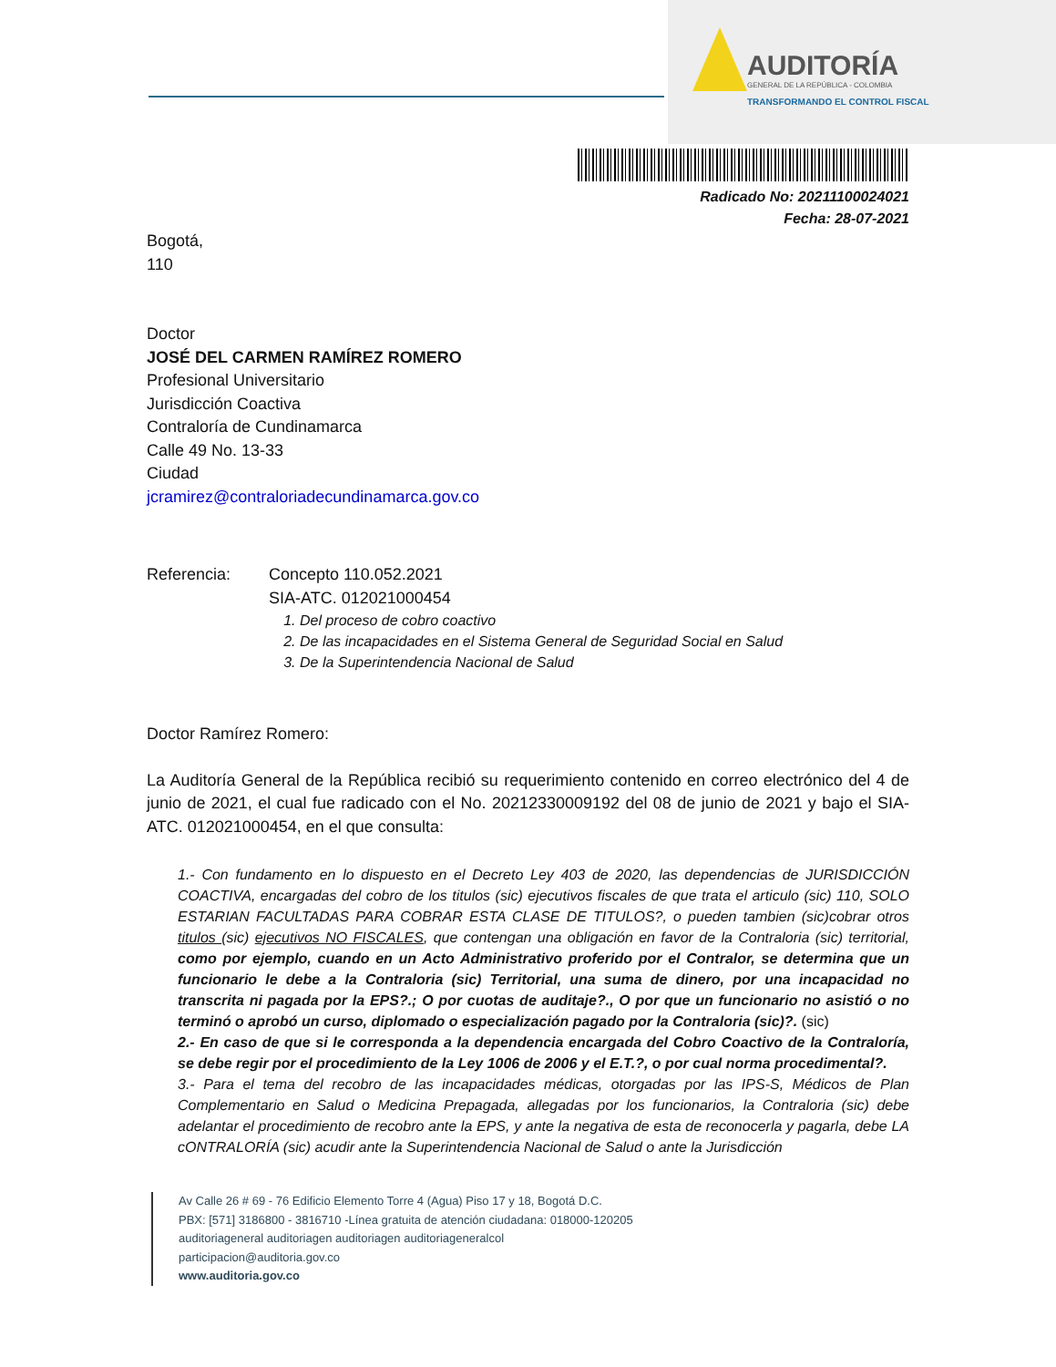AUDITORÍA
GENERAL DE LA REPÚBLICA - COLOMBIA
TRANSFORMANDO EL CONTROL FISCAL
Radicado No: 20211100024021
Fecha: 28-07-2021
Bogotá,
110
Doctor
JOSÉ DEL CARMEN RAMÍREZ ROMERO
Profesional Universitario
Jurisdicción Coactiva
Contraloría de Cundinamarca
Calle 49 No. 13-33
Ciudad
jcramirez@contraloriadecundinamarca.gov.co
Referencia: Concepto 110.052.2021
SIA-ATC. 012021000454
1. Del proceso de cobro coactivo
2. De las incapacidades en el Sistema General de Seguridad Social en Salud
3. De la Superintendencia Nacional de Salud
Doctor Ramírez Romero:
La Auditoría General de la República recibió su requerimiento contenido en correo electrónico del 4 de junio de 2021, el cual fue radicado con el No. 20212330009192 del 08 de junio de 2021 y bajo el SIA-ATC. 012021000454, en el que consulta:
1.- Con fundamento en lo dispuesto en el Decreto Ley 403 de 2020, las dependencias de JURISDICCIÓN COACTIVA, encargadas del cobro de los titulos (sic) ejecutivos fiscales de que trata el articulo (sic) 110, SOLO ESTARIAN FACULTADAS PARA COBRAR ESTA CLASE DE TITULOS?, o pueden tambien (sic)cobrar otros titulos (sic) ejecutivos NO FISCALES, que contengan una obligación en favor de la Contraloria (sic) territorial, como por ejemplo, cuando en un Acto Administrativo proferido por el Contralor, se determina que un funcionario le debe a la Contraloria (sic) Territorial, una suma de dinero, por una incapacidad no transcrita ni pagada por la EPS?.; O por cuotas de auditaje?., O por que un funcionario no asistió o no terminó o aprobó un curso, diplomado o especialización pagado por la Contraloria (sic)?. (sic)
2.- En caso de que si le corresponda a la dependencia encargada del Cobro Coactivo de la Contraloría, se debe regir por el procedimiento de la Ley 1006 de 2006 y el E.T.?, o por cual norma procedimental?.
3.- Para el tema del recobro de las incapacidades médicas, otorgadas por las IPS-S, Médicos de Plan Complementario en Salud o Medicina Prepagada, allegadas por los funcionarios, la Contraloria (sic) debe adelantar el procedimiento de recobro ante la EPS, y ante la negativa de esta de reconocerla y pagarla, debe LA cONTRALORÍA (sic) acudir ante la Superintendencia Nacional de Salud o ante la Jurisdicción
Av Calle 26 # 69 - 76 Edificio Elemento Torre 4 (Agua) Piso 17 y 18, Bogotá D.C.
PBX: [571] 3186800 - 3816710 -Línea gratuita de atención ciudadana: 018000-120205
auditoriageneral auditoriagen auditoriagen auditoriageneralcol
participacion@auditoria.gov.co
www.auditoria.gov.co